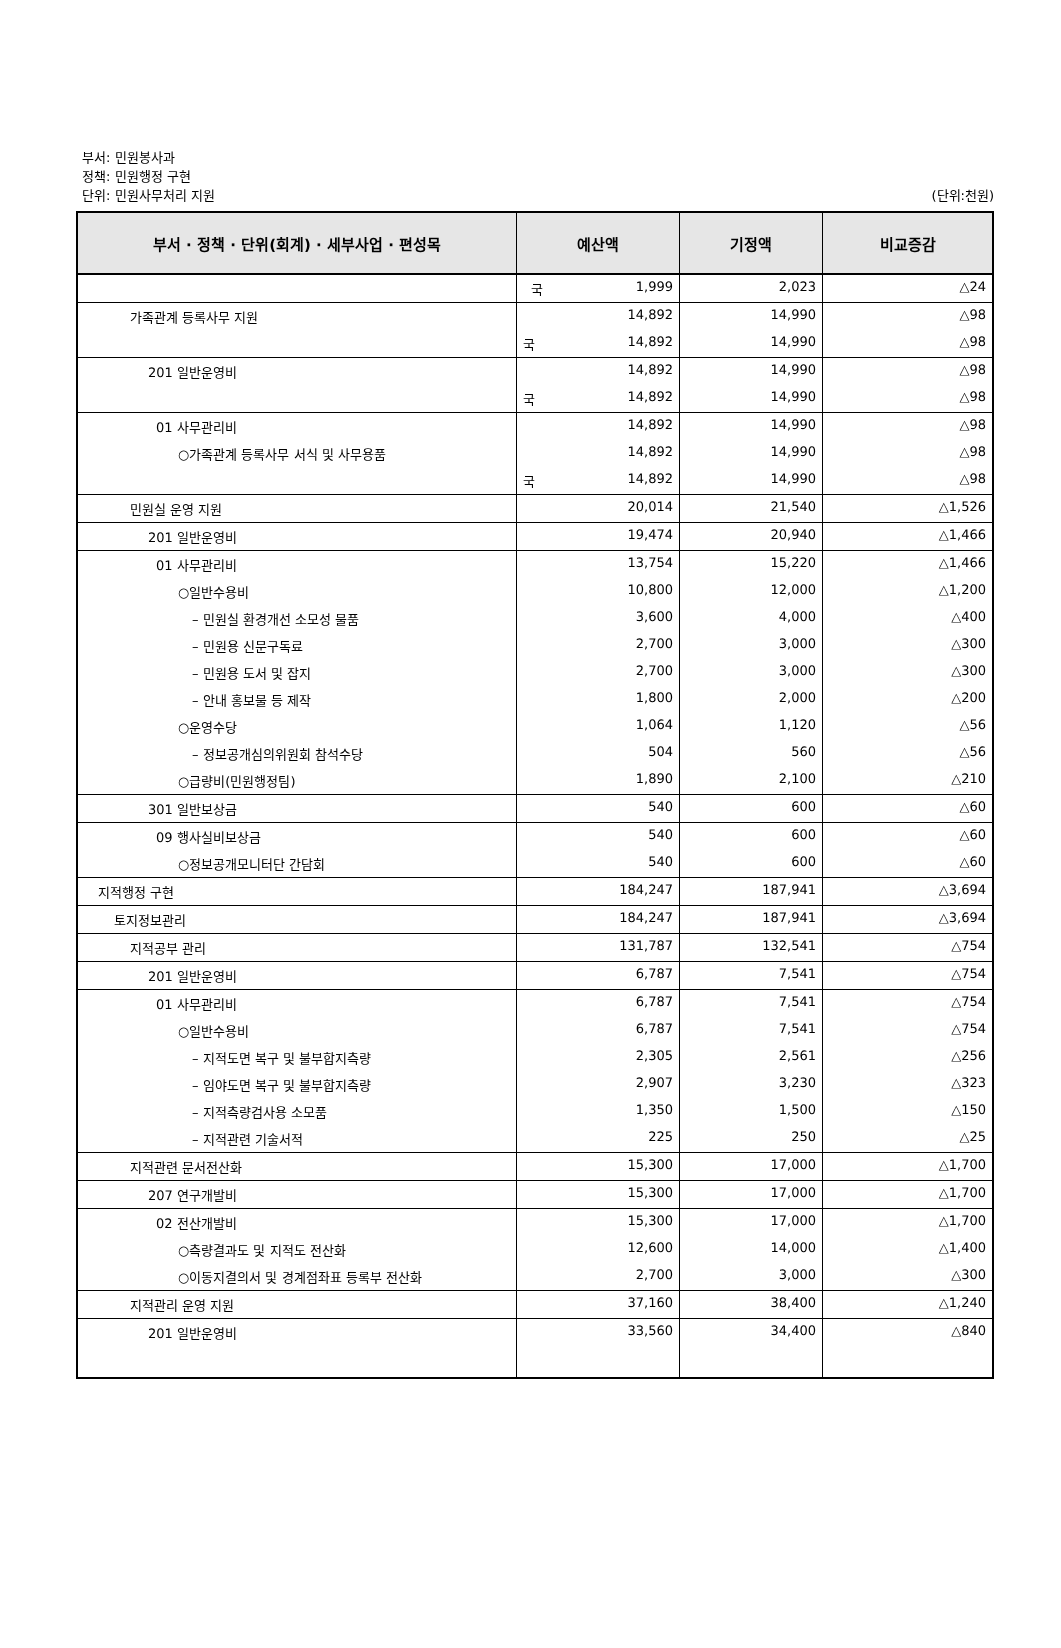부서: 민원봉사과
정책: 민원행정 구현
단위: 민원사무처리 지원 (단위:천원)
| 부서 · 정책 · 단위(회계) · 세부사업 · 편성목 | 예산액 | 기정액 | 비교증감 |
| --- | --- | --- | --- |
| | 국 1,999 | 2,023 | △24 |
| 가족관계 등록사무 지원 | 14,892 | 14,990 | △98 |
| | 국 14,892 | 14,990 | △98 |
| 201 일반운영비 | 14,892 | 14,990 | △98 |
| | 국 14,892 | 14,990 | △98 |
| 01 사무관리비 | 14,892 | 14,990 | △98 |
| ○가족관계 등록사무 서식 및 사무용품 | 14,892 | 14,990 | △98 |
| | 국 14,892 | 14,990 | △98 |
| 민원실 운영 지원 | 20,014 | 21,540 | △1,526 |
| 201 일반운영비 | 19,474 | 20,940 | △1,466 |
| 01 사무관리비 | 13,754 | 15,220 | △1,466 |
| ○일반수용비 | 10,800 | 12,000 | △1,200 |
| – 민원실 환경개선 소모성 물품 | 3,600 | 4,000 | △400 |
| – 민원용 신문구독료 | 2,700 | 3,000 | △300 |
| – 민원용 도서 및 잡지 | 2,700 | 3,000 | △300 |
| – 안내 홍보물 등 제작 | 1,800 | 2,000 | △200 |
| ○운영수당 | 1,064 | 1,120 | △56 |
| – 정보공개심의위원회 참석수당 | 504 | 560 | △56 |
| ○급량비(민원행정팀) | 1,890 | 2,100 | △210 |
| 301 일반보상금 | 540 | 600 | △60 |
| 09 행사실비보상금 | 540 | 600 | △60 |
| ○정보공개모니터단 간담회 | 540 | 600 | △60 |
| 지적행정 구현 | 184,247 | 187,941 | △3,694 |
| 토지정보관리 | 184,247 | 187,941 | △3,694 |
| 지적공부 관리 | 131,787 | 132,541 | △754 |
| 201 일반운영비 | 6,787 | 7,541 | △754 |
| 01 사무관리비 | 6,787 | 7,541 | △754 |
| ○일반수용비 | 6,787 | 7,541 | △754 |
| – 지적도면 복구 및 불부합지측량 | 2,305 | 2,561 | △256 |
| – 임야도면 복구 및 불부합지측량 | 2,907 | 3,230 | △323 |
| – 지적측량검사용 소모품 | 1,350 | 1,500 | △150 |
| – 지적관련 기술서적 | 225 | 250 | △25 |
| 지적관련 문서전산화 | 15,300 | 17,000 | △1,700 |
| 207 연구개발비 | 15,300 | 17,000 | △1,700 |
| 02 전산개발비 | 15,300 | 17,000 | △1,700 |
| ○측량결과도 및 지적도 전산화 | 12,600 | 14,000 | △1,400 |
| ○이동지결의서 및 경계점좌표 등록부 전산화 | 2,700 | 3,000 | △300 |
| 지적관리 운영 지원 | 37,160 | 38,400 | △1,240 |
| 201 일반운영비 | 33,560 | 34,400 | △840 |